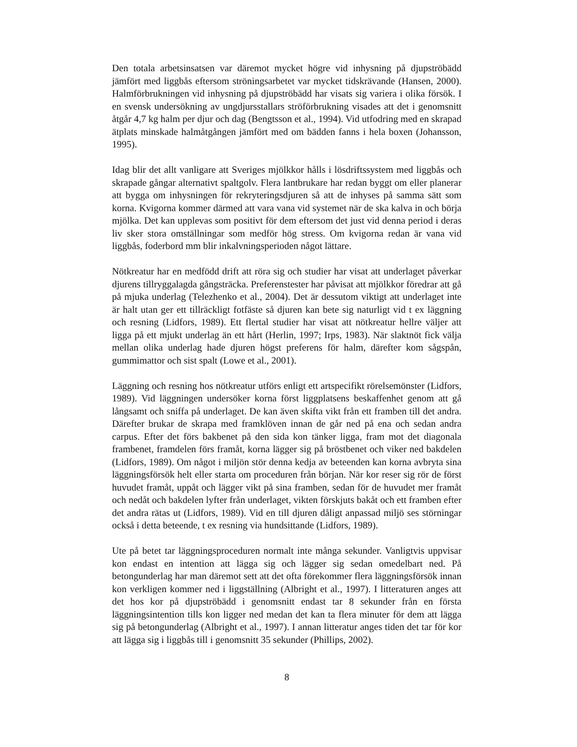Den totala arbetsinsatsen var däremot mycket högre vid inhysning på djupströbädd jämfört med liggbås eftersom ströningsarbetet var mycket tidskrävande (Hansen, 2000). Halmförbrukningen vid inhysning på djupströbädd har visats sig variera i olika försök. I en svensk undersökning av ungdjursstallars ströförbrukning visades att det i genomsnitt åtgår 4,7 kg halm per djur och dag (Bengtsson et al., 1994). Vid utfodring med en skrapad ätplats minskade halmåtgången jämfört med om bädden fanns i hela boxen (Johansson, 1995).
Idag blir det allt vanligare att Sveriges mjölkkor hålls i lösdriftssystem med liggbås och skrapade gångar alternativt spaltgolv. Flera lantbrukare har redan byggt om eller planerar att bygga om inhysningen för rekryteringsdjuren så att de inhyses på samma sätt som korna. Kvigorna kommer därmed att vara vana vid systemet när de ska kalva in och börja mjölka. Det kan upplevas som positivt för dem eftersom det just vid denna period i deras liv sker stora omställningar som medför hög stress. Om kvigorna redan är vana vid liggbås, foderbord mm blir inkalvningsperioden något lättare.
Nötkreatur har en medfödd drift att röra sig och studier har visat att underlaget påverkar djurens tillryggalagda gångsträcka. Preferenstester har påvisat att mjölkkor föredrar att gå på mjuka underlag (Telezhenko et al., 2004). Det är dessutom viktigt att underlaget inte är halt utan ger ett tillräckligt fotfäste så djuren kan bete sig naturligt vid t ex läggning och resning (Lidfors, 1989). Ett flertal studier har visat att nötkreatur hellre väljer att ligga på ett mjukt underlag än ett hårt (Herlin, 1997; Irps, 1983). När slaktnöt fick välja mellan olika underlag hade djuren högst preferens för halm, därefter kom sågspån, gummimattor och sist spalt (Lowe et al., 2001).
Läggning och resning hos nötkreatur utförs enligt ett artspecifikt rörelsemönster (Lidfors, 1989). Vid läggningen undersöker korna först liggplatsens beskaffenhet genom att gå långsamt och sniffa på underlaget. De kan även skifta vikt från ett framben till det andra. Därefter brukar de skrapa med framklöven innan de går ned på ena och sedan andra carpus. Efter det förs bakbenet på den sida kon tänker ligga, fram mot det diagonala frambenet, framdelen förs framåt, korna lägger sig på bröstbenet och viker ned bakdelen (Lidfors, 1989). Om något i miljön stör denna kedja av beteenden kan korna avbryta sina läggningsförsök helt eller starta om proceduren från början. När kor reser sig rör de först huvudet framåt, uppåt och lägger vikt på sina framben, sedan för de huvudet mer framåt och nedåt och bakdelen lyfter från underlaget, vikten förskjuts bakåt och ett framben efter det andra rätas ut (Lidfors, 1989). Vid en till djuren dåligt anpassad miljö ses störningar också i detta beteende, t ex resning via hundsittande (Lidfors, 1989).
Ute på betet tar läggningsproceduren normalt inte många sekunder. Vanligtvis uppvisar kon endast en intention att lägga sig och lägger sig sedan omedelbart ned. På betongunderlag har man däremot sett att det ofta förekommer flera läggningsförsök innan kon verkligen kommer ned i liggställning (Albright et al., 1997). I litteraturen anges att det hos kor på djupströbädd i genomsnitt endast tar 8 sekunder från en första läggningsintention tills kon ligger ned medan det kan ta flera minuter för dem att lägga sig på betongunderlag (Albright et al., 1997). I annan litteratur anges tiden det tar för kor att lägga sig i liggbås till i genomsnitt 35 sekunder (Phillips, 2002).
8